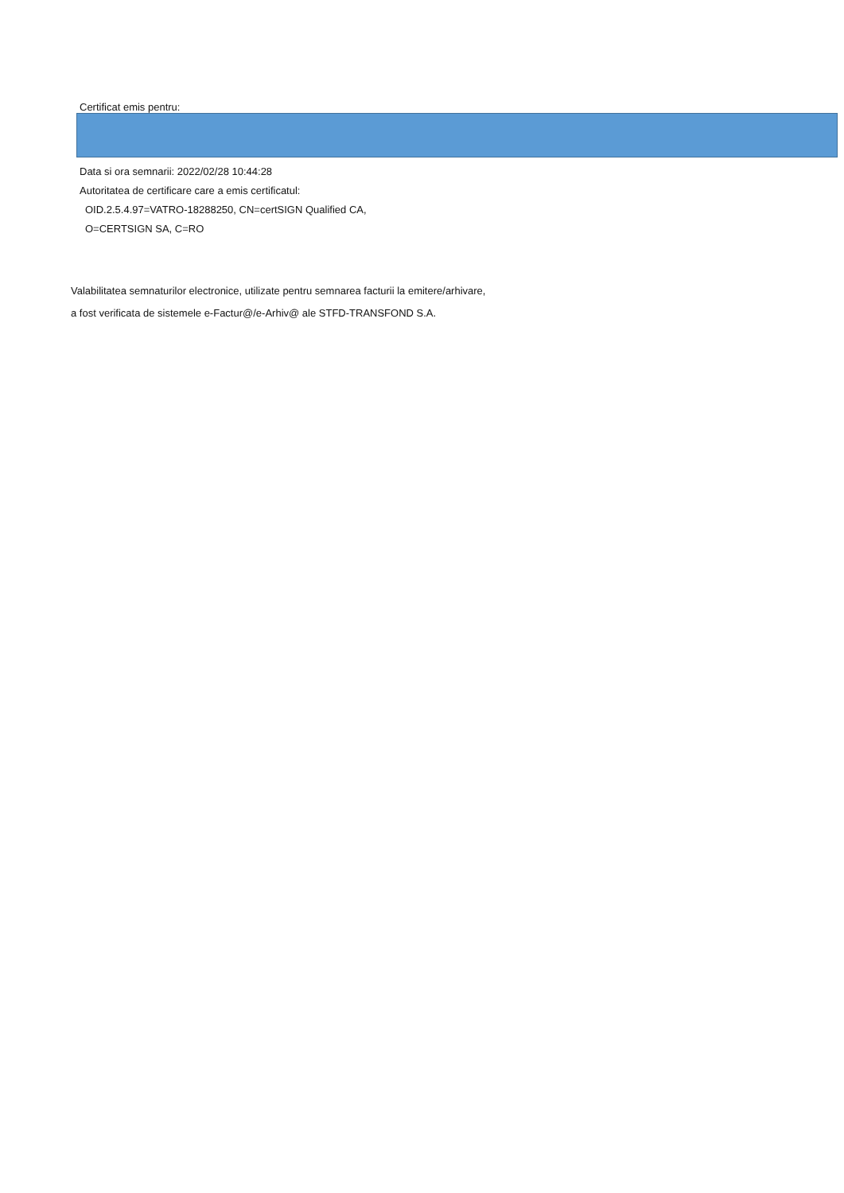Certificat emis pentru:
Data si ora semnarii: 2022/02/28 10:44:28
Autoritatea de certificare care a emis certificatul:
OID.2.5.4.97=VATRO-18288250, CN=certSIGN Qualified CA,
O=CERTSIGN SA, C=RO
Valabilitatea semnaturilor electronice, utilizate pentru semnarea facturii la emitere/arhivare,
a fost verificata de sistemele e-Factur@/e-Arhiv@ ale STFD-TRANSFOND S.A.